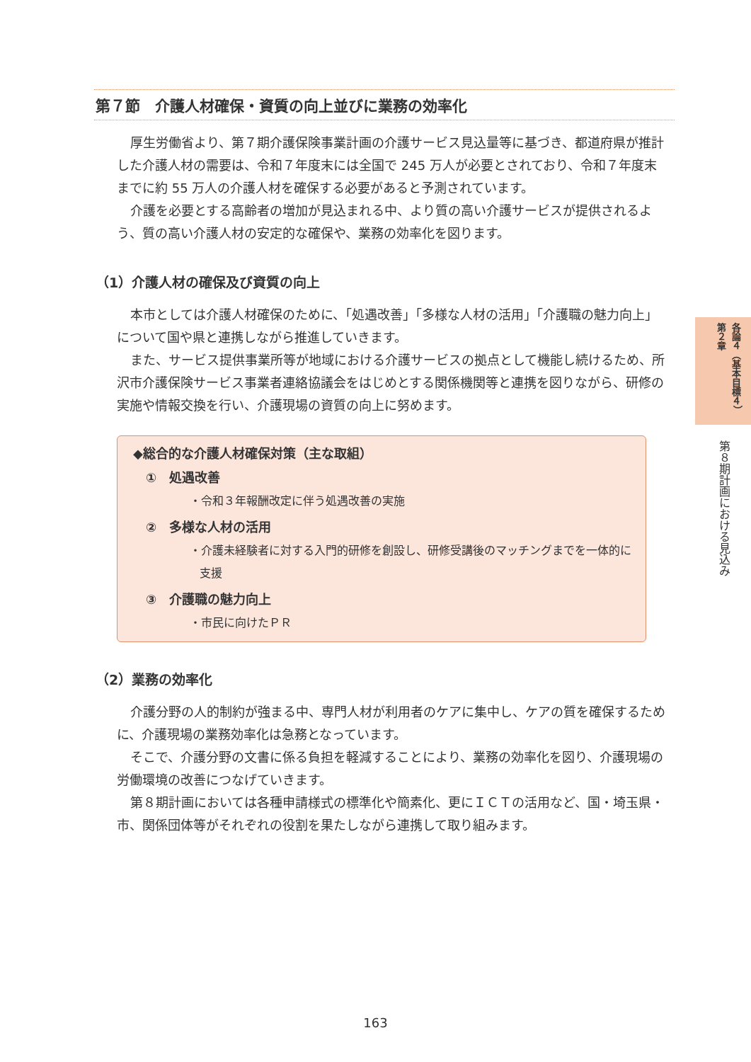第７節　介護人材確保・資質の向上並びに業務の効率化
厚生労働省より、第７期介護保険事業計画の介護サービス見込量等に基づき、都道府県が推計した介護人材の需要は、令和７年度末には全国で 245 万人が必要とされており、令和７年度末までに約 55 万人の介護人材を確保する必要があると予測されています。
介護を必要とする高齢者の増加が見込まれる中、より質の高い介護サービスが提供されるよう、質の高い介護人材の安定的な確保や、業務の効率化を図ります。
（1）介護人材の確保及び資質の向上
本市としては介護人材確保のために、「処遇改善」「多様な人材の活用」「介護職の魅力向上」について国や県と連携しながら推進していきます。
また、サービス提供事業所等が地域における介護サービスの拠点として機能し続けるため、所沢市介護保険サービス事業者連絡協議会をはじめとする関係機関等と連携を図りながら、研修の実施や情報交換を行い、介護現場の資質の向上に努めます。
◆総合的な介護人材確保対策（主な取組）
①　処遇改善
・令和３年報酬改定に伴う処遇改善の実施
②　多様な人材の活用
・介護未経験者に対する入門的研修を創設し、研修受講後のマッチングまでを一体的に支援
③　介護職の魅力向上
・市民に向けたＰＲ
（2）業務の効率化
介護分野の人的制約が強まる中、専門人材が利用者のケアに集中し、ケアの質を確保するために、介護現場の業務効率化は急務となっています。
そこで、介護分野の文書に係る負担を軽減することにより、業務の効率化を図り、介護現場の労働環境の改善につなげていきます。
第８期計画においては各種申請様式の標準化や簡素化、更にＩＣＴの活用など、国・埼玉県・市、関係団体等がそれぞれの役割を果たしながら連携して取り組みます。
各論４（基本目標４）　第２章
第８期計画における見込み
163